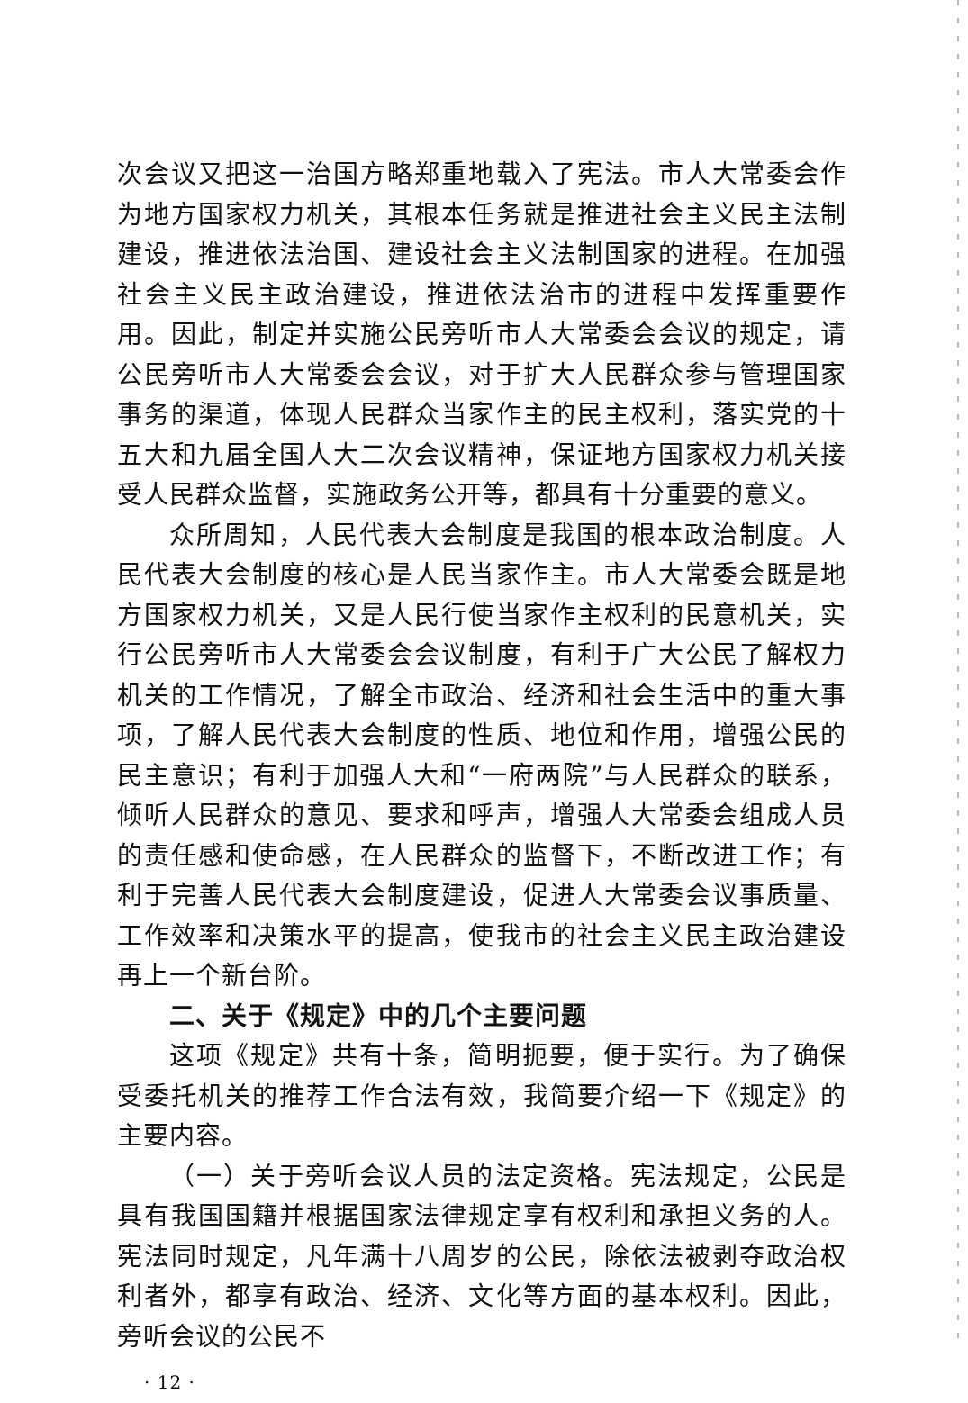次会议又把这一治国方略郑重地载入了宪法。市人大常委会作为地方国家权力机关，其根本任务就是推进社会主义民主法制建设，推进依法治国、建设社会主义法制国家的进程。在加强社会主义民主政治建设，推进依法治市的进程中发挥重要作用。因此，制定并实施公民旁听市人大常委会会议的规定，请公民旁听市人大常委会会议，对于扩大人民群众参与管理国家事务的渠道，体现人民群众当家作主的民主权利，落实党的十五大和九届全国人大二次会议精神，保证地方国家权力机关接受人民群众监督，实施政务公开等，都具有十分重要的意义。
众所周知，人民代表大会制度是我国的根本政治制度。人民代表大会制度的核心是人民当家作主。市人大常委会既是地方国家权力机关，又是人民行使当家作主权利的民意机关，实行公民旁听市人大常委会会议制度，有利于广大公民了解权力机关的工作情况，了解全市政治、经济和社会生活中的重大事项，了解人民代表大会制度的性质、地位和作用，增强公民的民主意识；有利于加强人大和“一府两院”与人民群众的联系，倾听人民群众的意见、要求和呼声，增强人大常委会组成人员的责任感和使命感，在人民群众的监督下，不断改进工作；有利于完善人民代表大会制度建设，促进人大常委会议事质量、工作效率和决策水平的提高，使我市的社会主义民主政治建设再上一个新台阶。
二、关于《规定》中的几个主要问题
这项《规定》共有十条，简明扼要，便于实行。为了确保受委托机关的推荐工作合法有效，我简要介绍一下《规定》的主要内容。
（一）关于旁听会议人员的法定资格。宪法规定，公民是具有我国国籍并根据国家法律规定享有权利和承担义务的人。宪法同时规定，凡年满十八周岁的公民，除依法被剥夺政治权利者外，都享有政治、经济、文化等方面的基本权利。因此，旁听会议的公民不
· 12 ·